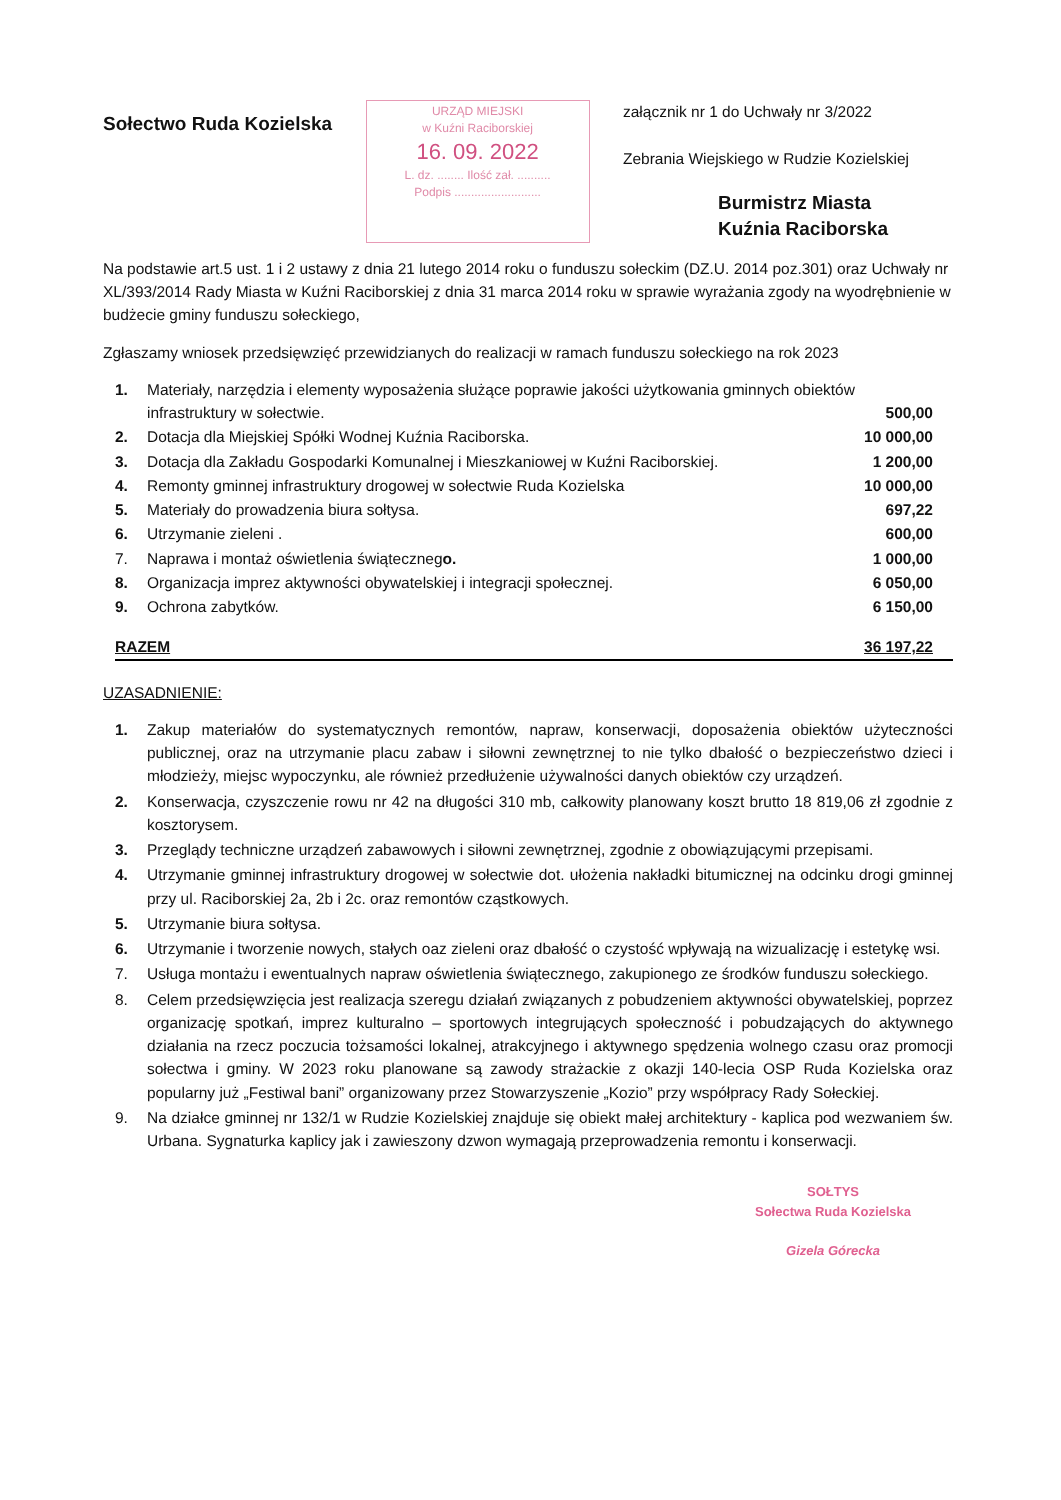Sołectwo Ruda Kozielska
URZĄD MIEJSKI
w Kuźni Raciborskiej
16. 09. 2022
L. dz. ........ Ilość zał. ..........
Podpis ..........................
załącznik nr 1 do Uchwały nr 3/2022
Zebrania Wiejskiego w Rudzie Kozielskiej
Burmistrz Miasta
Kuźnia Raciborska
Na podstawie art.5 ust. 1 i 2 ustawy z dnia 21 lutego 2014 roku o funduszu sołeckim (DZ.U. 2014 poz.301) oraz Uchwały nr XL/393/2014 Rady Miasta w Kuźni Raciborskiej z dnia 31 marca 2014 roku w sprawie wyrażania zgody na wyodrębnienie w budżecie gminy funduszu sołeckiego,
Zgłaszamy wniosek przedsięwzięć przewidzianych do realizacji w ramach funduszu sołeckiego na rok 2023
| 1. | Materiały, narzędzia i elementy wyposażenia służące poprawie jakości użytkowania gminnych obiektów infrastruktury w sołectwie. | 500,00 |
| 2. | Dotacja dla Miejskiej Spółki Wodnej Kuźnia Raciborska. | 10 000,00 |
| 3. | Dotacja dla Zakładu Gospodarki Komunalnej i Mieszkaniowej w Kuźni Raciborskiej. | 1 200,00 |
| 4. | Remonty gminnej infrastruktury drogowej w sołectwie Ruda Kozielska | 10 000,00 |
| 5. | Materiały do prowadzenia biura sołtysa. | 697,22 |
| 6. | Utrzymanie zieleni . | 600,00 |
| 7. | Naprawa i montaż oświetlenia świąteczneg o. | 1 000,00 |
| 8. | Organizacja imprez aktywności obywatelskiej i integracji społecznej. | 6 050,00 |
| 9. | Ochrona zabytków. | 6 150,00 |
RAZEM 36 197,22
UZASADNIENIE:
1. Zakup materiałów do systematycznych remontów, napraw, konserwacji, doposażenia obiektów użyteczności publicznej, oraz na utrzymanie placu zabaw i siłowni zewnętrznej to nie tylko dbałość o bezpieczeństwo dzieci i młodzieży, miejsc wypoczynku, ale również przedłużenie używalności danych obiektów czy urządzeń.
2. Konserwacja, czyszczenie rowu nr 42 na długości 310 mb, całkowity planowany koszt brutto 18 819,06 zł zgodnie z kosztorysem.
3. Przeglądy techniczne urządzeń zabawowych i siłowni zewnętrznej, zgodnie z obowiązującymi przepisami.
4. Utrzymanie gminnej infrastruktury drogowej w sołectwie dot. ułożenia nakładki bitumicznej na odcinku drogi gminnej przy ul. Raciborskiej 2a, 2b i 2c. oraz remontów cząstkowych.
5. Utrzymanie biura sołtysa.
6. Utrzymanie i tworzenie nowych, stałych oaz zieleni oraz dbałość o czystość wpływają na wizualizację i estetykę wsi.
7. Usługa montażu i ewentualnych napraw oświetlenia świątecznego, zakupionego ze środków funduszu sołeckiego.
8. Celem przedsięwzięcia jest realizacja szeregu działań związanych z pobudzeniem aktywności obywatelskiej, poprzez organizację spotkań, imprez kulturalno – sportowych integrujących społeczność i pobudzających do aktywnego działania na rzecz poczucia tożsamości lokalnej, atrakcyjnego i aktywnego spędzenia wolnego czasu oraz promocji sołectwa i gminy. W 2023 roku planowane są zawody strażackie z okazji 140-lecia OSP Ruda Kozielska oraz popularny już „Festiwal bani” organizowany przez Stowarzyszenie „Kozio” przy współpracy Rady Sołeckiej.
9. Na działce gminnej nr 132/1 w Rudzie Kozielskiej znajduje się obiekt małej architektury - kaplica pod wezwaniem św. Urbana. Sygnaturka kaplicy jak i zawieszony dzwon wymagają przeprowadzenia remontu i konserwacji.
SOŁTYS
Sołectwa Ruda Kozielska
Gizela Górecka